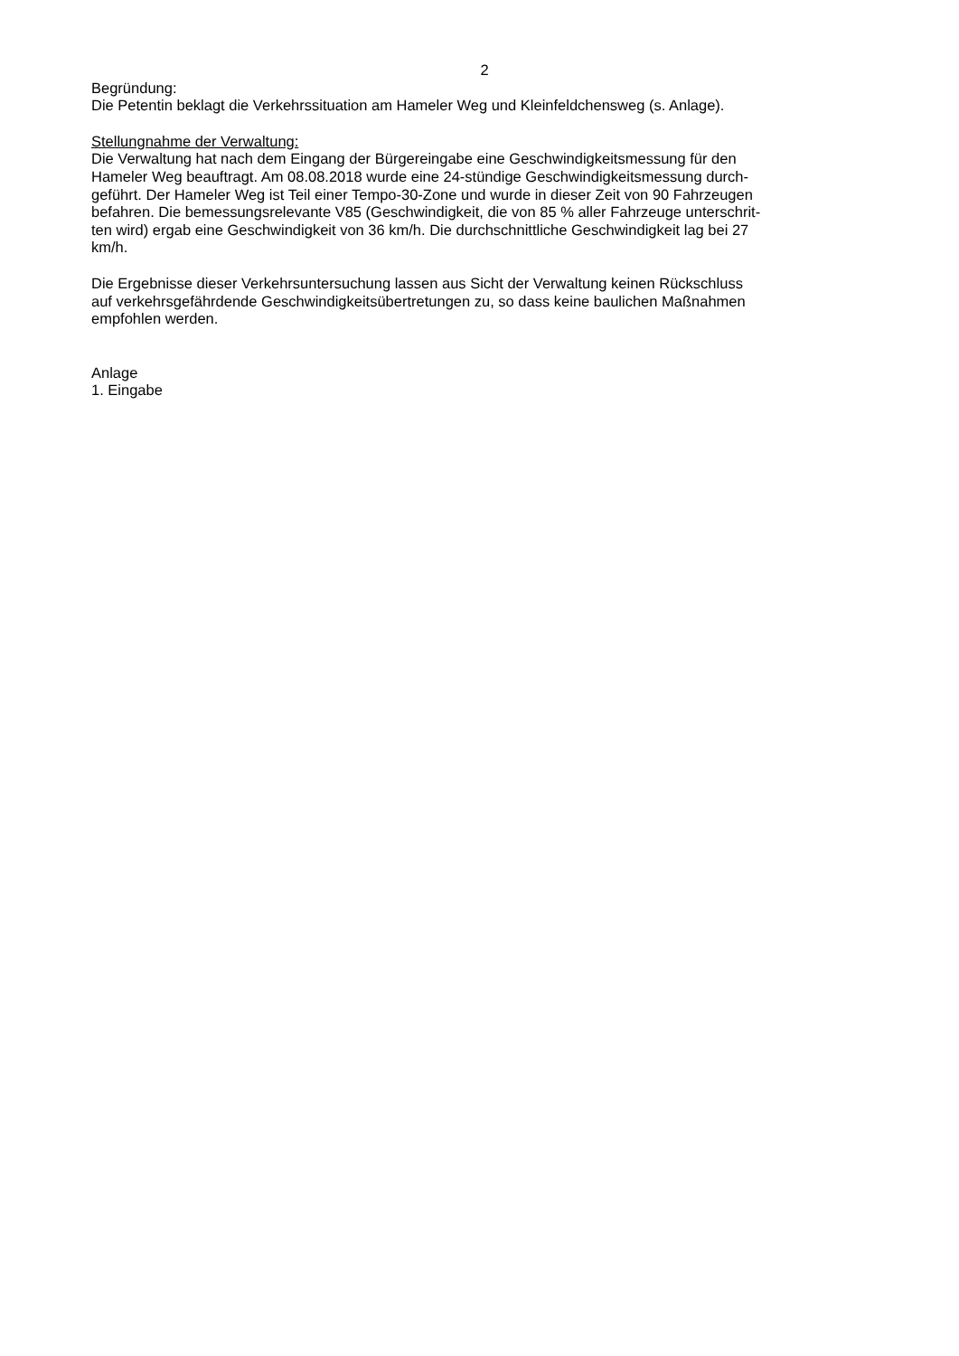2
Begründung:
Die Petentin beklagt die Verkehrssituation am Hameler Weg und Kleinfeldchensweg (s. Anlage).
Stellungnahme der Verwaltung:
Die Verwaltung hat nach dem Eingang der Bürgereingabe eine Geschwindigkeitsmessung für den
Hameler Weg beauftragt. Am 08.08.2018 wurde eine 24-stündige Geschwindigkeitsmessung durch-
geführt. Der Hameler Weg ist Teil einer Tempo-30-Zone und wurde in dieser Zeit von 90 Fahrzeugen
befahren. Die bemessungsrelevante V85 (Geschwindigkeit, die von 85 % aller Fahrzeuge unterschrit-
ten wird) ergab eine Geschwindigkeit von 36 km/h. Die durchschnittliche Geschwindigkeit lag bei 27
km/h.
Die Ergebnisse dieser Verkehrsuntersuchung lassen aus Sicht der Verwaltung keinen Rückschluss
auf verkehrsgefährdende Geschwindigkeitsübertretungen zu, so dass keine baulichen Maßnahmen
empfohlen werden.
Anlage
1. Eingabe